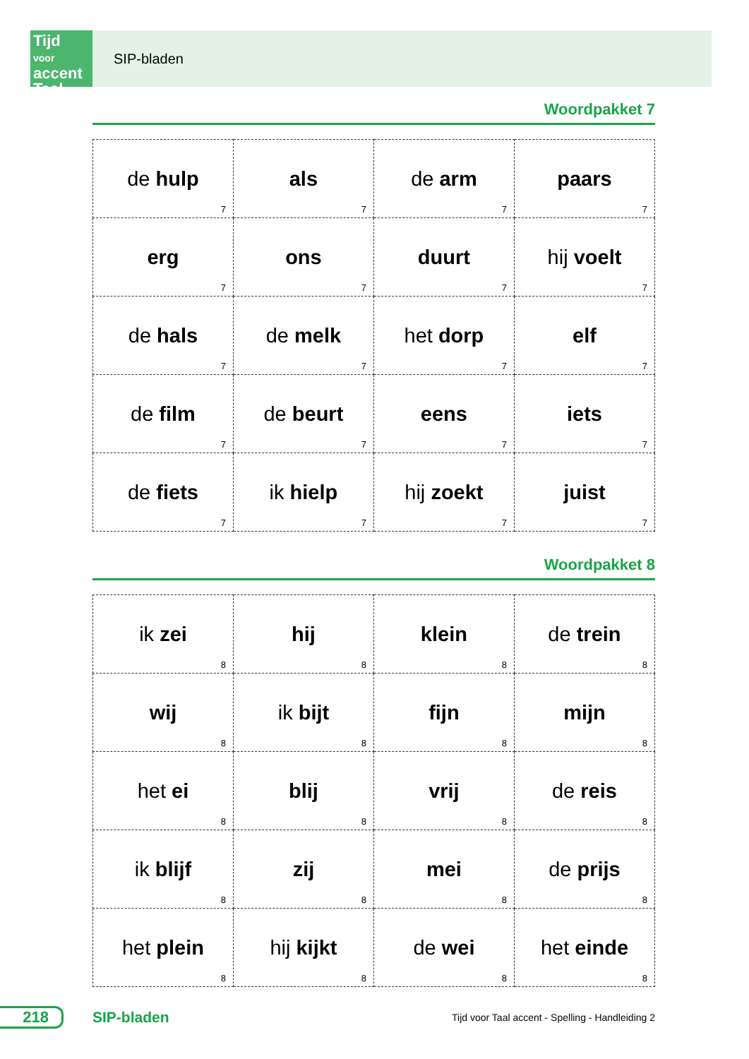Tijd
voor accent
Taal
SIP-bladen
Woordpakket 7
| de hulp 7 | als 7 | de arm 7 | paars 7 |
| erg 7 | ons 7 | duurt 7 | hij voelt 7 |
| de hals 7 | de melk 7 | het dorp 7 | elf 7 |
| de film 7 | de beurt 7 | eens 7 | iets 7 |
| de fiets 7 | ik hielp 7 | hij zoekt 7 | juist 7 |
Woordpakket 8
| ik zei 8 | hij 8 | klein 8 | de trein 8 |
| wij 8 | ik bijt 8 | fijn 8 | mijn 8 |
| het ei 8 | blij 8 | vrij 8 | de reis 8 |
| ik blijf 8 | zij 8 | mei 8 | de prijs 8 |
| het plein 8 | hij kijkt 8 | de wei 8 | het einde 8 |
218 SIP-bladen
Tijd voor Taal accent - Spelling - Handleiding 2